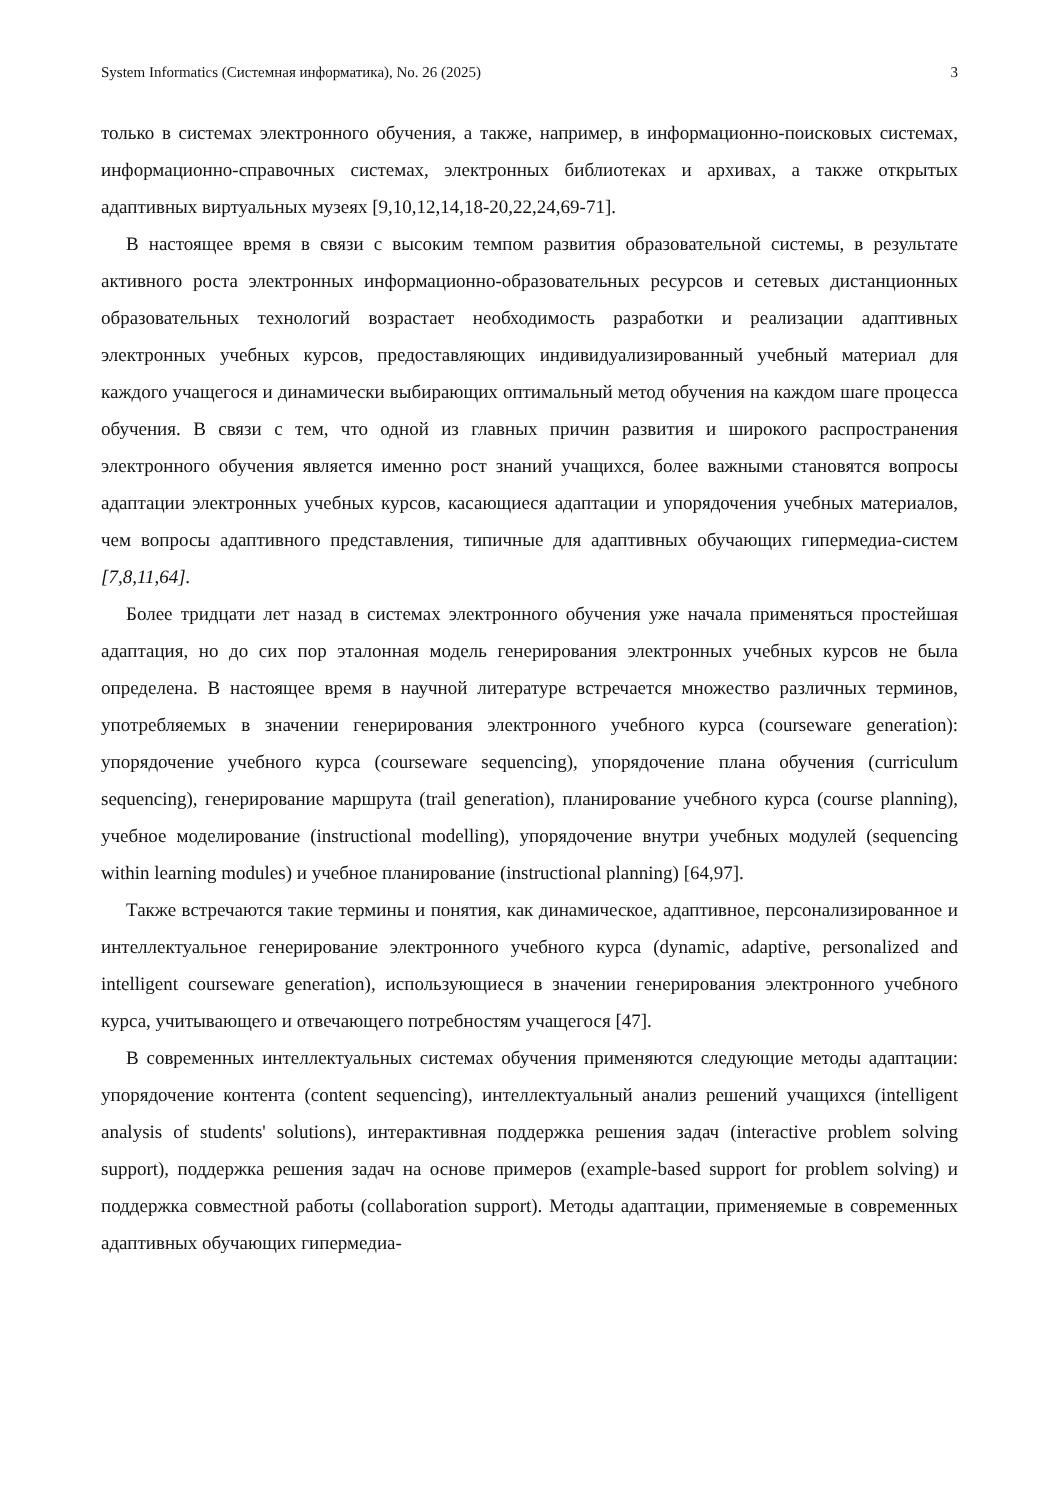System Informatics (Системная информатика), No. 26 (2025) 3
только в системах электронного обучения, а также, например, в информационно-поисковых системах, информационно-справочных системах, электронных библиотеках и архивах, а также открытых адаптивных виртуальных музеях [9,10,12,14,18-20,22,24,69-71].
В настоящее время в связи с высоким темпом развития образовательной системы, в результате активного роста электронных информационно-образовательных ресурсов и сетевых дистанционных образовательных технологий возрастает необходимость разработки и реализации адаптивных электронных учебных курсов, предоставляющих индивидуализированный учебный материал для каждого учащегося и динамически выбирающих оптимальный метод обучения на каждом шаге процесса обучения. В связи с тем, что одной из главных причин развития и широкого распространения электронного обучения является именно рост знаний учащихся, более важными становятся вопросы адаптации электронных учебных курсов, касающиеся адаптации и упорядочения учебных материалов, чем вопросы адаптивного представления, типичные для адаптивных обучающих гипермедиа-систем [7,8,11,64].
Более тридцати лет назад в системах электронного обучения уже начала применяться простейшая адаптация, но до сих пор эталонная модель генерирования электронных учебных курсов не была определена. В настоящее время в научной литературе встречается множество различных терминов, употребляемых в значении генерирования электронного учебного курса (courseware generation): упорядочение учебного курса (courseware sequencing), упорядочение плана обучения (curriculum sequencing), генерирование маршрута (trail generation), планирование учебного курса (course planning), учебное моделирование (instructional modelling), упорядочение внутри учебных модулей (sequencing within learning modules) и учебное планирование (instructional planning) [64,97].
Также встречаются такие термины и понятия, как динамическое, адаптивное, персонализированное и интеллектуальное генерирование электронного учебного курса (dynamic, adaptive, personalized and intelligent courseware generation), использующиеся в значении генерирования электронного учебного курса, учитывающего и отвечающего потребностям учащегося [47].
В современных интеллектуальных системах обучения применяются следующие методы адаптации: упорядочение контента (content sequencing), интеллектуальный анализ решений учащихся (intelligent analysis of students' solutions), интерактивная поддержка решения задач (interactive problem solving support), поддержка решения задач на основе примеров (example-based support for problem solving) и поддержка совместной работы (collaboration support). Методы адаптации, применяемые в современных адаптивных обучающих гипермедиа-